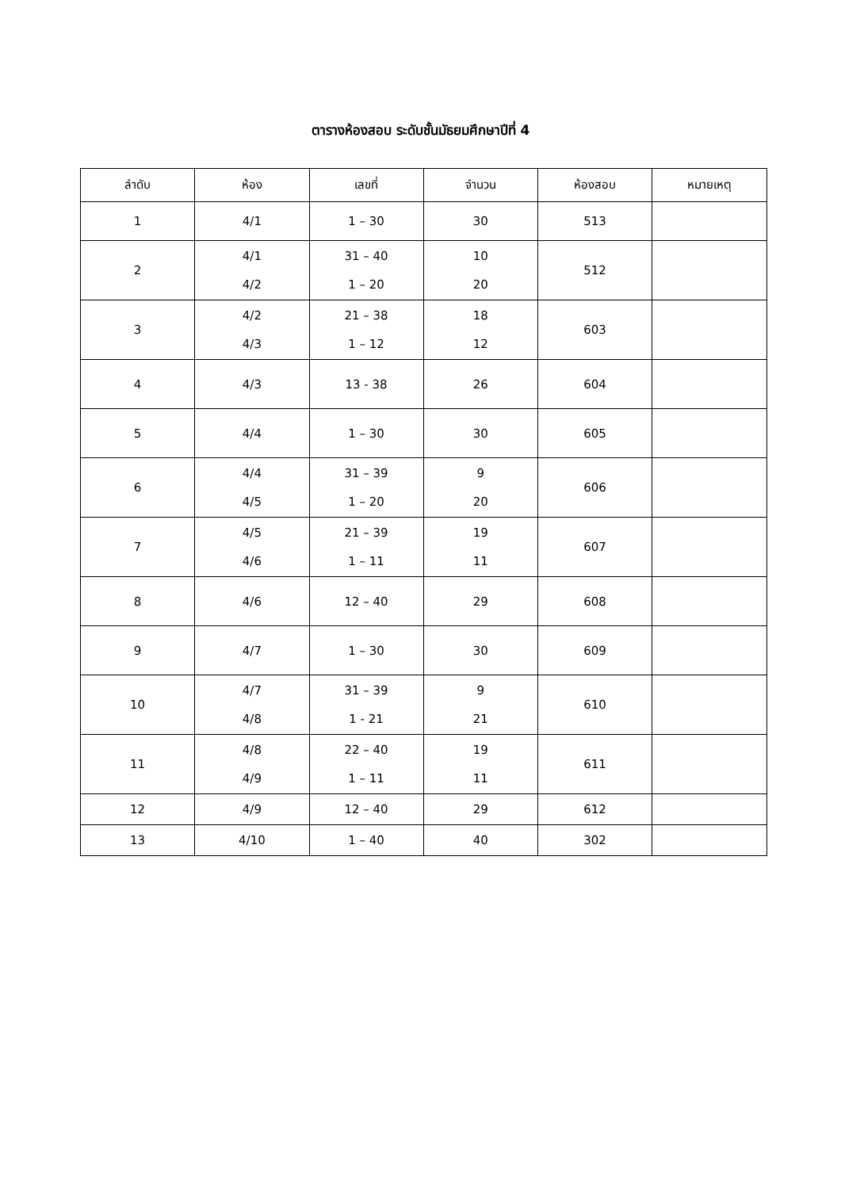ตารางห้องสอบ ระดับชั้นมัธยมศึกษาปีที่ 4
| ลำดับ | ห้อง | เลขที่ | จำนวน | ห้องสอบ | หมายเหตุ |
| --- | --- | --- | --- | --- | --- |
| 1 | 4/1 | 1 – 30 | 30 | 513 | |
| 2 | 4/1 4/2 | 31 – 40 1 – 20 | 10 20 | 512 | |
| 3 | 4/2 4/3 | 21 – 38 1 – 12 | 18 12 | 603 | |
| 4 | 4/3 | 13 - 38 | 26 | 604 | |
| 5 | 4/4 | 1 – 30 | 30 | 605 | |
| 6 | 4/4 4/5 | 31 – 39 1 – 20 | 9 20 | 606 | |
| 7 | 4/5 4/6 | 21 – 39 1 – 11 | 19 11 | 607 | |
| 8 | 4/6 | 12 – 40 | 29 | 608 | |
| 9 | 4/7 | 1 – 30 | 30 | 609 | |
| 10 | 4/7 4/8 | 31 – 39 1 - 21 | 9 21 | 610 | |
| 11 | 4/8 4/9 | 22 – 40 1 – 11 | 19 11 | 611 | |
| 12 | 4/9 | 12 – 40 | 29 | 612 | |
| 13 | 4/10 | 1 – 40 | 40 | 302 | |